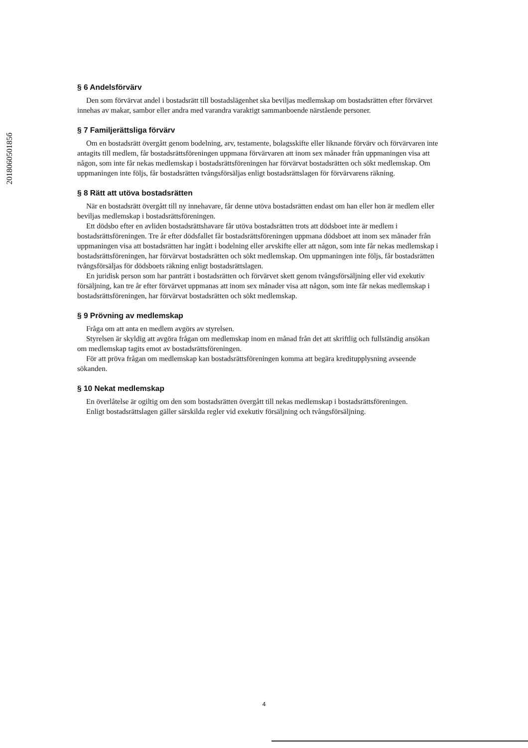§ 6 Andelsförvärv
Den som förvärvat andel i bostadsrätt till bostadslägenhet ska beviljas medlemskap om bostadsrätten efter förvärvet innehas av makar, sambor eller andra med varandra varaktigt sammanboende närstående personer.
§ 7 Familjerättsliga förvärv
Om en bostadsrätt övergått genom bodelning, arv, testamente, bolagsskifte eller liknande förvärv och förvärvaren inte antagits till medlem, får bostadsrättsföreningen uppmana förvärvaren att inom sex månader från uppmaningen visa att någon, som inte får nekas medlemskap i bostadsrättsföreningen har förvärvat bostadsrätten och sökt medlemskap. Om uppmaningen inte följs, får bostadsrätten tvångsförsäljas enligt bostadsrättslagen för förvärvarens räkning.
§ 8 Rätt att utöva bostadsrätten
När en bostadsrätt övergått till ny innehavare, får denne utöva bostadsrätten endast om han eller hon är medlem eller beviljas medlemskap i bostadsrättsföreningen.
Ett dödsbo efter en avliden bostadsrättshavare får utöva bostadsrätten trots att dödsboet inte är medlem i bostadsrättsföreningen. Tre år efter dödsfallet får bostadsrättsföreningen uppmana dödsboet att inom sex månader från uppmaningen visa att bostadsrätten har ingått i bodelning eller arvskifte eller att någon, som inte får nekas medlemskap i bostadsrättsföreningen, har förvärvat bostadsrätten och sökt medlemskap. Om uppmaningen inte följs, får bostadsrätten tvångsförsäljas för dödsboets räkning enligt bostadsrättslagen.
En juridisk person som har panträtt i bostadsrätten och förvärvet skett genom tvångsförsäljning eller vid exekutiv försäljning, kan tre år efter förvärvet uppmanas att inom sex månader visa att någon, som inte får nekas medlemskap i bostadsrättsföreningen, har förvärvat bostadsrätten och sökt medlemskap.
§ 9 Prövning av medlemskap
Fråga om att anta en medlem avgörs av styrelsen.
Styrelsen är skyldig att avgöra frågan om medlemskap inom en månad från det att skriftlig och fullständig ansökan om medlemskap tagits emot av bostadsrättsföreningen.
För att pröva frågan om medlemskap kan bostadsrättsföreningen komma att begära kreditupplysning avseende sökanden.
§ 10 Nekat medlemskap
En överlåtelse är ogiltig om den som bostadsrätten övergått till nekas medlemskap i bostadsrättsföreningen.
Enligt bostadsrättslagen gäller särskilda regler vid exekutiv försäljning och tvångsförsäljning.
201806050185б
4